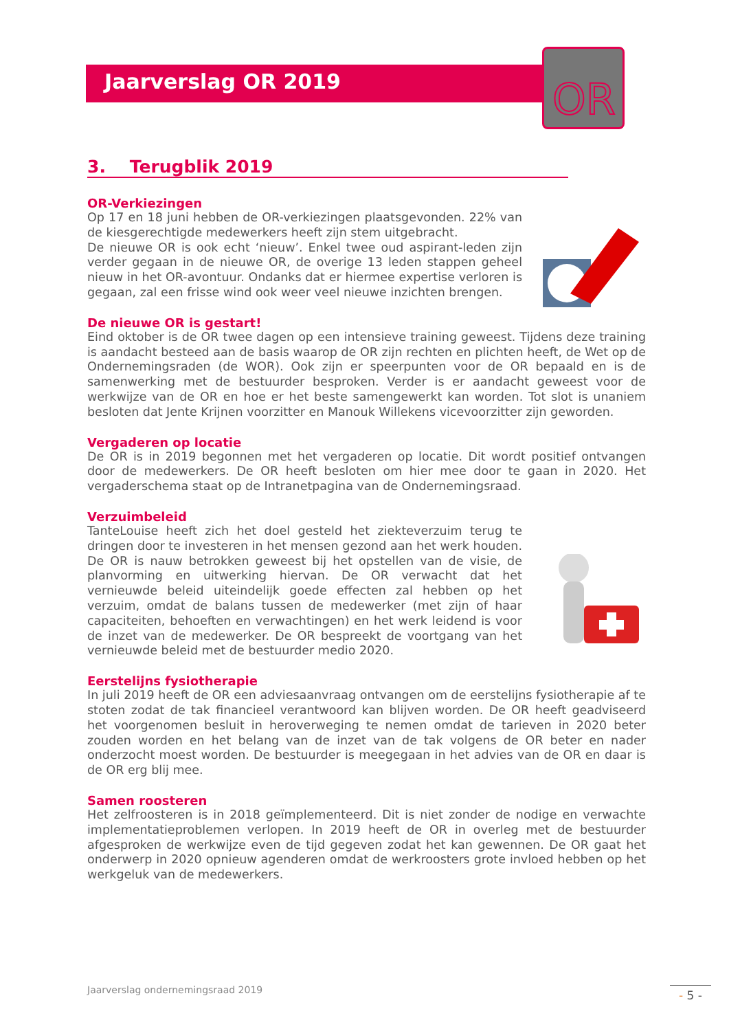Jaarverslag OR 2019
OR
3. Terugblik 2019
OR-Verkiezingen
Op 17 en 18 juni hebben de OR-verkiezingen plaatsgevonden. 22% van de kiesgerechtigde medewerkers heeft zijn stem uitgebracht.
De nieuwe OR is ook echt ‘nieuw’. Enkel twee oud aspirant-leden zijn verder gegaan in de nieuwe OR, de overige 13 leden stappen geheel nieuw in het OR-avontuur. Ondanks dat er hiermee expertise verloren is gegaan, zal een frisse wind ook weer veel nieuwe inzichten brengen.
De nieuwe OR is gestart!
Eind oktober is de OR twee dagen op een intensieve training geweest. Tijdens deze training is aandacht besteed aan de basis waarop de OR zijn rechten en plichten heeft, de Wet op de Ondernemingsraden (de WOR). Ook zijn er speerpunten voor de OR bepaald en is de samenwerking met de bestuurder besproken. Verder is er aandacht geweest voor de werkwijze van de OR en hoe er het beste samengewerkt kan worden. Tot slot is unaniem besloten dat Jente Krijnen voorzitter en Manouk Willekens vicevoorzitter zijn geworden.
Vergaderen op locatie
De OR is in 2019 begonnen met het vergaderen op locatie. Dit wordt positief ontvangen door de medewerkers. De OR heeft besloten om hier mee door te gaan in 2020. Het vergaderschema staat op de Intranetpagina van de Ondernemingsraad.
Verzuimbeleid
TanteLouise heeft zich het doel gesteld het ziekteverzuim terug te dringen door te investeren in het mensen gezond aan het werk houden. De OR is nauw betrokken geweest bij het opstellen van de visie, de planvorming en uitwerking hiervan. De OR verwacht dat het vernieuwde beleid uiteindelijk goede effecten zal hebben op het verzuim, omdat de balans tussen de medewerker (met zijn of haar capaciteiten, behoeften en verwachtingen) en het werk leidend is voor de inzet van de medewerker. De OR bespreekt de voortgang van het vernieuwde beleid met de bestuurder medio 2020.
Eerstelijns fysiotherapie
In juli 2019 heeft de OR een adviesaanvraag ontvangen om de eerstelijns fysiotherapie af te stoten zodat de tak financieel verantwoord kan blijven worden. De OR heeft geadviseerd het voorgenomen besluit in heroverweging te nemen omdat de tarieven in 2020 beter zouden worden en het belang van de inzet van de tak volgens de OR beter en nader onderzocht moest worden. De bestuurder is meegegaan in het advies van de OR en daar is de OR erg blij mee.
Samen roosteren
Het zelfroosteren is in 2018 geïmplementeerd. Dit is niet zonder de nodige en verwachte implementatieproblemen verlopen. In 2019 heeft de OR in overleg met de bestuurder afgesproken de werkwijze even de tijd gegeven zodat het kan gewennen. De OR gaat het onderwerp in 2020 opnieuw agenderen omdat de werkroosters grote invloed hebben op het werkgeluk van de medewerkers.
Jaarverslag ondernemingsraad 2019
- 5 -